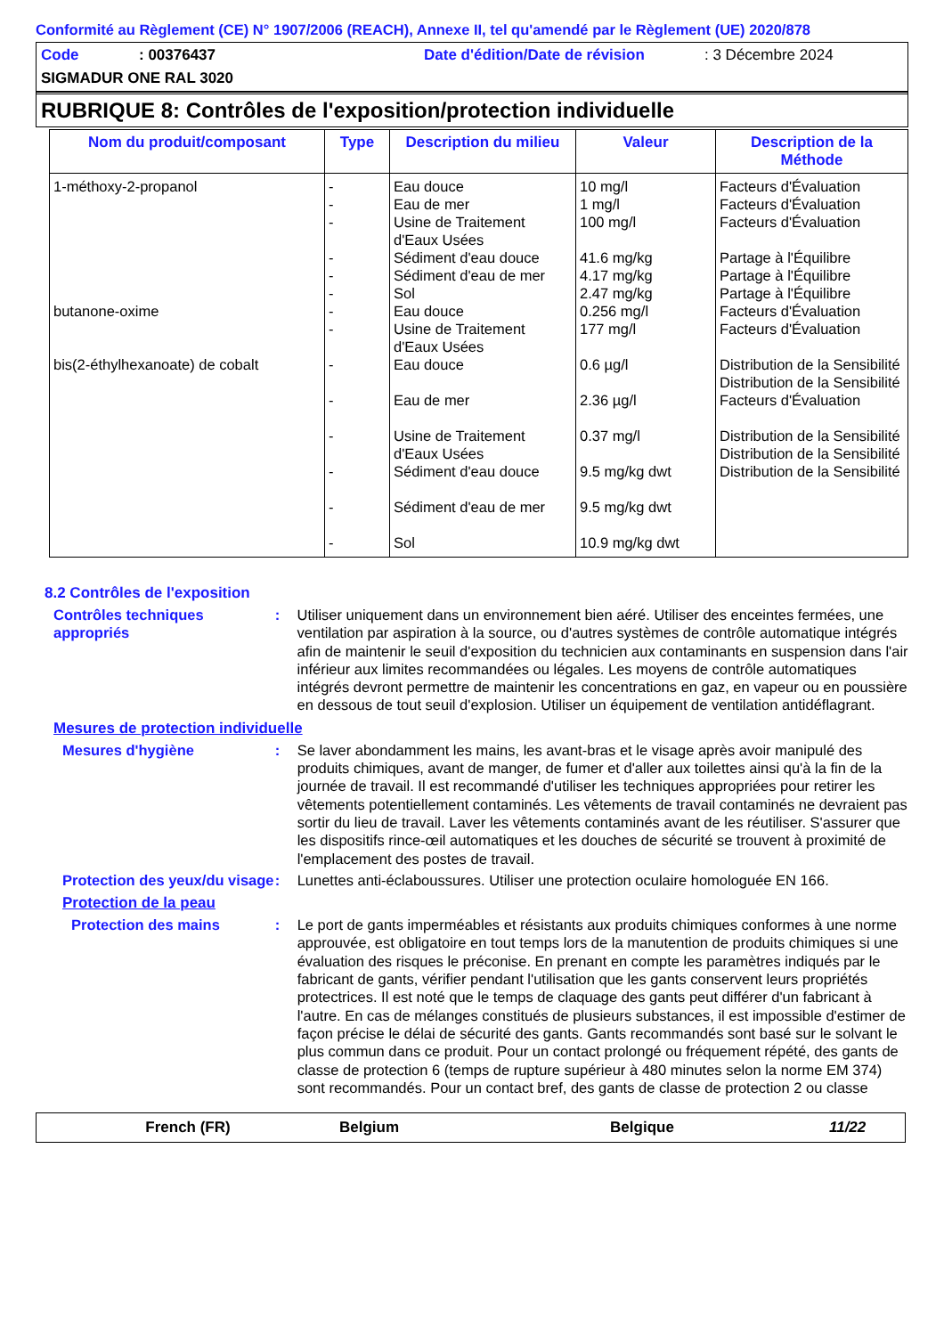Conformité au Règlement (CE) N° 1907/2006 (REACH), Annexe II, tel qu'amendé par le Règlement (UE) 2020/878
Code: 00376437 Date d'édition/Date de révision: 3 Décembre 2024
SIGMADUR ONE RAL 3020
RUBRIQUE 8: Contrôles de l'exposition/protection individuelle
| Nom du produit/composant | Type | Description du milieu | Valeur | Description de la Méthode |
| --- | --- | --- | --- | --- |
| 1-méthoxy-2-propanol | - - - - - - | Eau douce Eau de mer Usine de Traitement d'Eaux Usées Sédiment d'eau douce Sédiment d'eau de mer Sol | 10 mg/l 1 mg/l 100 mg/l 41.6 mg/kg 4.17 mg/kg 2.47 mg/kg | Facteurs d'Évaluation Facteurs d'Évaluation Facteurs d'Évaluation Partage à l'Équilibre Partage à l'Équilibre Partage à l'Équilibre |
| butanone-oxime | - - | Eau douce Usine de Traitement d'Eaux Usées | 0.256 mg/l 177 mg/l | Facteurs d'Évaluation Facteurs d'Évaluation |
| bis(2-éthylhexanoate) de cobalt | - - - - - - | Eau douce Eau de mer Usine de Traitement d'Eaux Usées Sédiment d'eau douce Sédiment d'eau de mer Sol | 0.6 µg/l 2.36 µg/l 0.37 mg/l 9.5 mg/kg dwt 9.5 mg/kg dwt 10.9 mg/kg dwt | Distribution de la Sensibilité Distribution de la Sensibilité Facteurs d'Évaluation Distribution de la Sensibilité Distribution de la Sensibilité Distribution de la Sensibilité |
8.2 Contrôles de l'exposition
Contrôles techniques appropriés
: Utiliser uniquement dans un environnement bien aéré. Utiliser des enceintes fermées, une ventilation par aspiration à la source, ou d'autres systèmes de contrôle automatique intégrés afin de maintenir le seuil d'exposition du technicien aux contaminants en suspension dans l'air inférieur aux limites recommandées ou légales. Les moyens de contrôle automatiques intégrés devront permettre de maintenir les concentrations en gaz, en vapeur ou en poussière en dessous de tout seuil d'explosion. Utiliser un équipement de ventilation antidéflagrant.
Mesures de protection individuelle
Mesures d'hygiène : Se laver abondamment les mains, les avant-bras et le visage après avoir manipulé des produits chimiques, avant de manger, de fumer et d'aller aux toilettes ainsi qu'à la fin de la journée de travail. Il est recommandé d'utiliser les techniques appropriées pour retirer les vêtements potentiellement contaminés. Les vêtements de travail contaminés ne devraient pas sortir du lieu de travail. Laver les vêtements contaminés avant de les réutiliser. S'assurer que les dispositifs rince-œil automatiques et les douches de sécurité se trouvent à proximité de l'emplacement des postes de travail.
Protection des yeux/du visage
: Lunettes anti-éclaboussures. Utiliser une protection oculaire homologuée EN 166.
Protection de la peau
Protection des mains : Le port de gants imperméables et résistants aux produits chimiques conformes à une norme approuvée, est obligatoire en tout temps lors de la manutention de produits chimiques si une évaluation des risques le préconise. En prenant en compte les paramètres indiqués par le fabricant de gants, vérifier pendant l'utilisation que les gants conservent leurs propriétés protectrices. Il est noté que le temps de claquage des gants peut différer d'un fabricant à l'autre. En cas de mélanges constitués de plusieurs substances, il est impossible d'estimer de façon précise le délai de sécurité des gants. Gants recommandés sont basé sur le solvant le plus commun dans ce produit. Pour un contact prolongé ou fréquement répété, des gants de classe de protection 6 (temps de rupture supérieur à 480 minutes selon la norme EM 374) sont recommandés. Pour un contact bref, des gants de classe de protection 2 ou classe
French (FR) Belgium Belgique 11/22